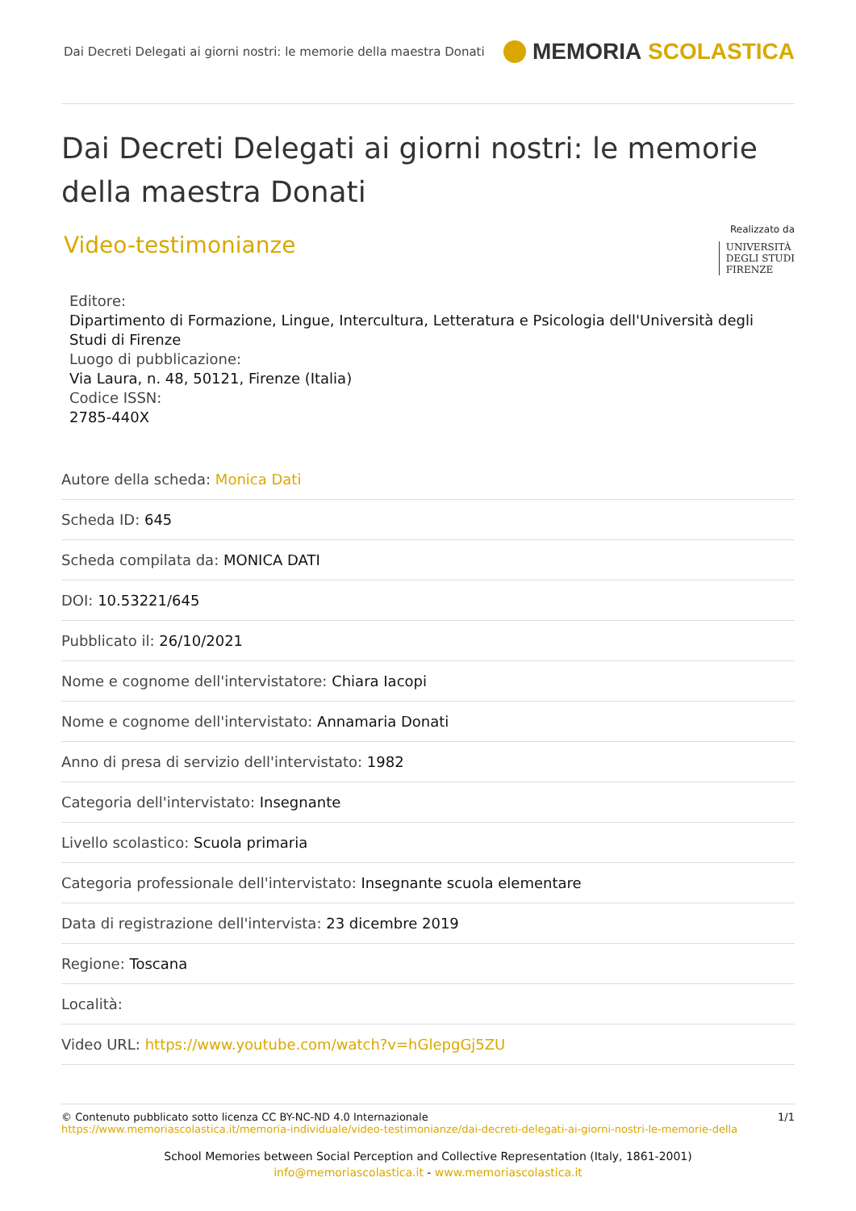Dai Decreti Delegati ai giorni nostri: le memorie della maestra Donati MEMORIA SCOLASTICA
Dai Decreti Delegati ai giorni nostri: le memorie della maestra Donati
Video-testimonianze
Realizzato da
UNIVERSITÀ
DEGLI STUDI
FIRENZE
Editore:
Dipartimento di Formazione, Lingue, Intercultura, Letteratura e Psicologia dell'Università degli Studi di Firenze
Luogo di pubblicazione:
Via Laura, n. 48, 50121, Firenze (Italia)
Codice ISSN:
2785-440X
Autore della scheda: Monica Dati
Scheda ID: 645
Scheda compilata da: MONICA DATI
DOI: 10.53221/645
Pubblicato il: 26/10/2021
Nome e cognome dell'intervistatore: Chiara Iacopi
Nome e cognome dell'intervistato: Annamaria Donati
Anno di presa di servizio dell'intervistato: 1982
Categoria dell'intervistato: Insegnante
Livello scolastico: Scuola primaria
Categoria professionale dell'intervistato: Insegnante scuola elementare
Data di registrazione dell'intervista: 23 dicembre 2019
Regione: Toscana
Località:
Video URL: https://www.youtube.com/watch?v=hGlepgGj5ZU
© Contenuto pubblicato sotto licenza CC BY-NC-ND 4.0 Internazionale
https://www.memoriascolastica.it/memoria-individuale/video-testimonianze/dai-decreti-delegati-ai-giorni-nostri-le-memorie-della
1/1
School Memories between Social Perception and Collective Representation (Italy, 1861-2001)
info@memoriascolastica.it - www.memoriascolastica.it